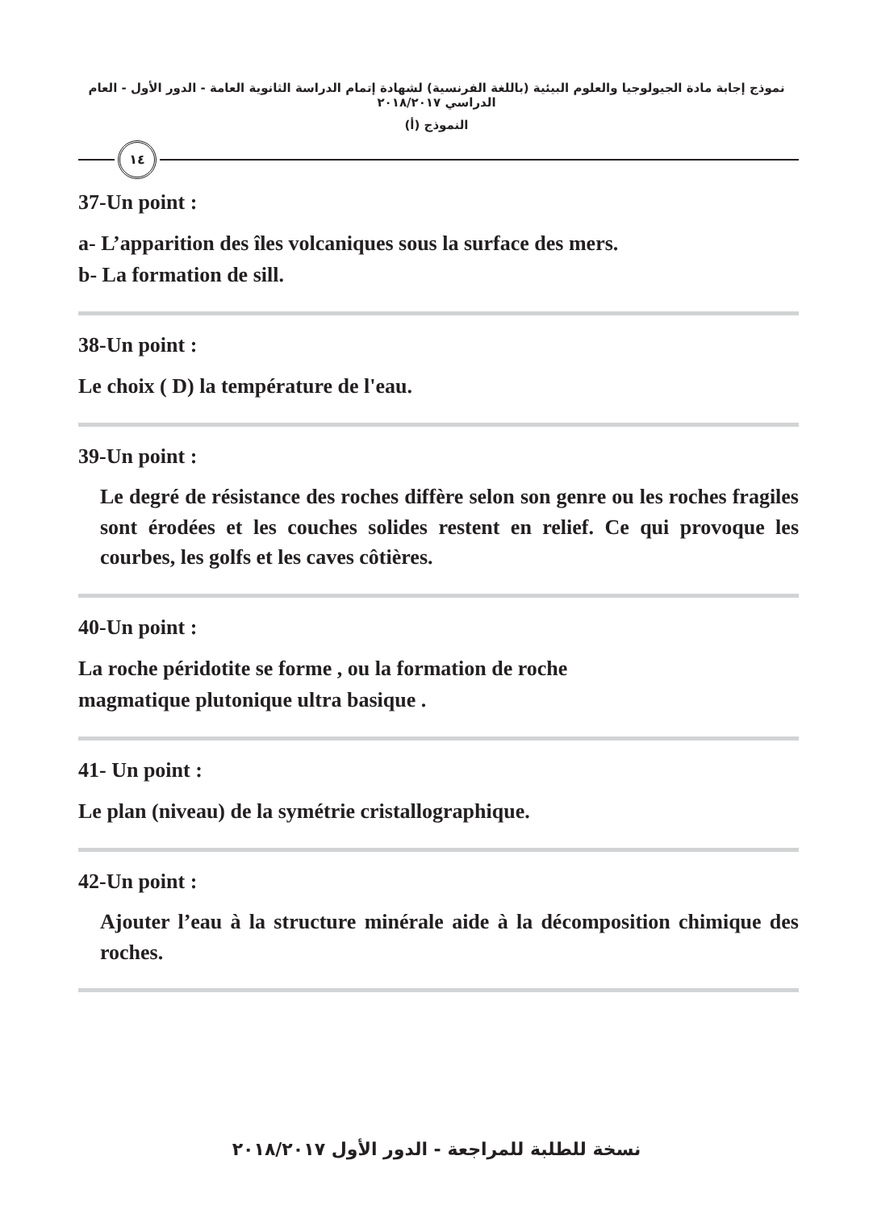نموذج إجابة مادة الجيولوجيا والعلوم البيئية (باللغة الفرنسية) لشهادة إتمام الدراسة الثانوية العامة - الدور الأول - العام الدراسي ٢٠١٨/٢٠١٧
النموذج (أ)
١٤
37-Un point :
a- L’apparition des îles volcaniques sous la surface des mers.
b- La formation de sill.
38-Un point :
Le choix ( D) la température de l'eau.
39-Un point :
Le degré de résistance des roches diffère selon son genre ou les roches fragiles sont érodées et les couches solides restent en relief. Ce qui provoque les courbes, les golfs et les caves côtières.
40-Un point :
La roche péridotite se forme , ou la formation de roche
magmatique plutonique ultra basique .
41- Un point :
Le plan (niveau) de la symétrie cristallographique.
42-Un point :
Ajouter l’eau à la structure minérale aide à la décomposition chimique des roches.
نسخة للطلبة للمراجعة - الدور الأول ٢٠١٨/٢٠١٧